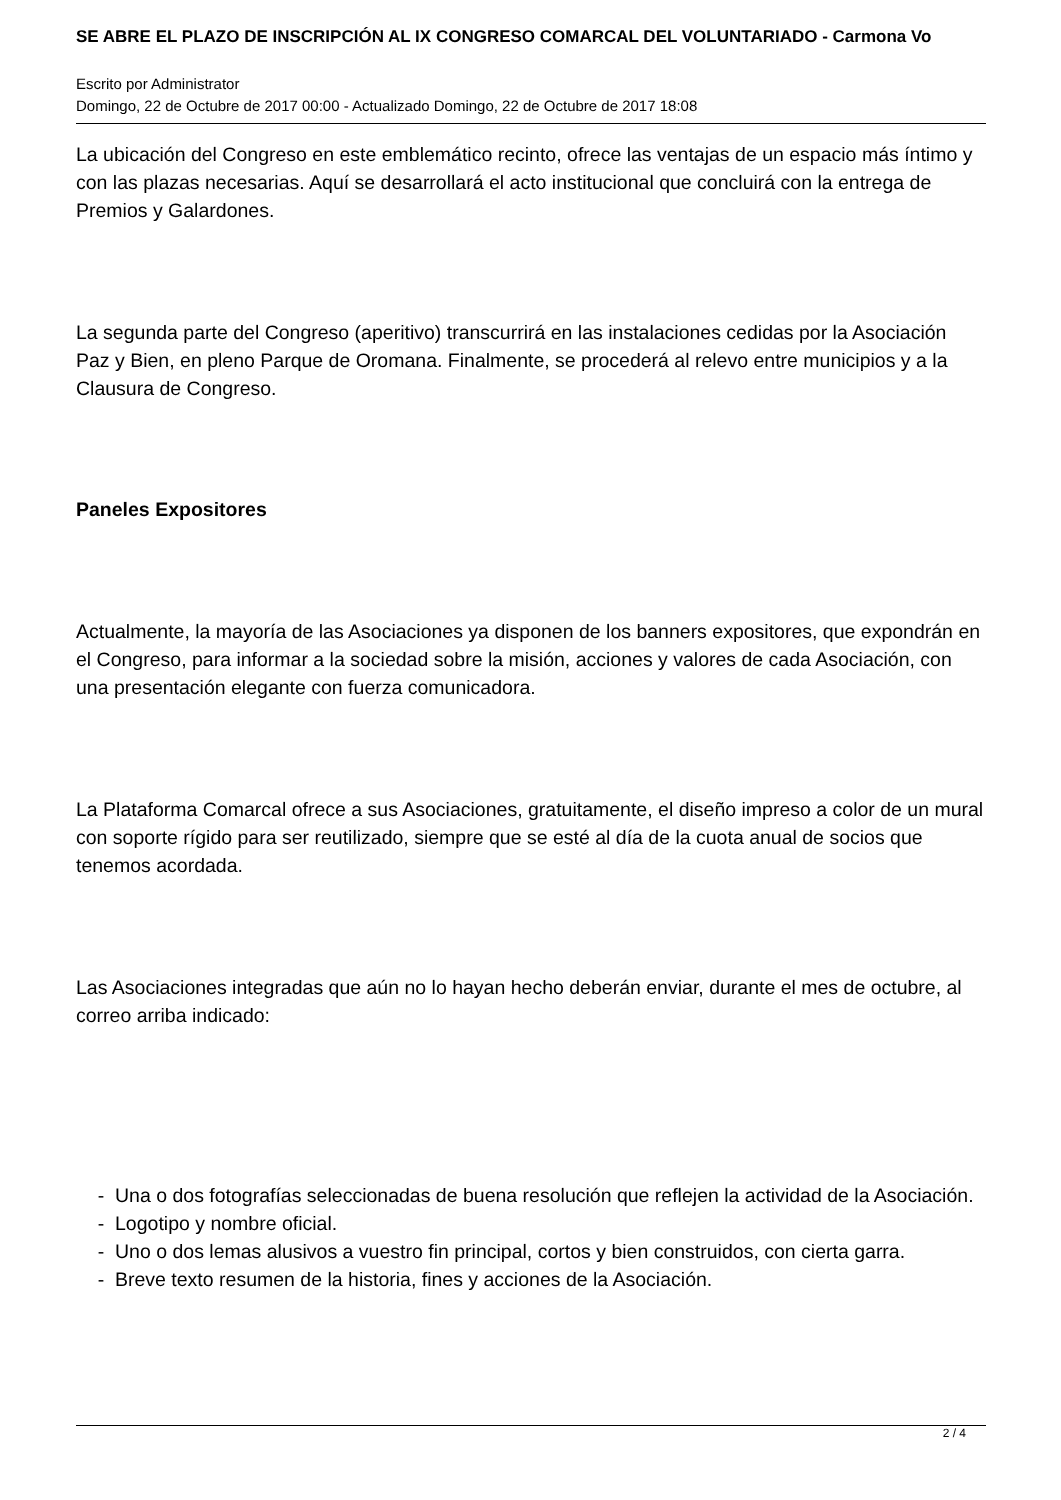SE ABRE EL PLAZO DE INSCRIPCIÓN AL IX CONGRESO COMARCAL DEL VOLUNTARIADO - Carmona Vo
Escrito por Administrator
Domingo, 22 de Octubre de 2017 00:00 - Actualizado Domingo, 22 de Octubre de 2017 18:08
La ubicación del Congreso en este emblemático recinto, ofrece las ventajas de un espacio más íntimo y con las plazas necesarias. Aquí se desarrollará el acto institucional que concluirá con la entrega de Premios y Galardones.
La segunda parte del Congreso (aperitivo) transcurrirá en las instalaciones cedidas por la Asociación Paz y Bien, en pleno Parque de Oromana. Finalmente, se procederá al relevo entre municipios y a la Clausura de Congreso.
Paneles Expositores
Actualmente, la mayoría de las Asociaciones ya disponen de los banners expositores, que expondrán en el Congreso, para informar a la sociedad sobre la misión, acciones y valores de cada Asociación, con una presentación elegante con fuerza comunicadora.
La Plataforma Comarcal ofrece a sus Asociaciones, gratuitamente, el diseño impreso a color de un mural con soporte rígido para ser reutilizado, siempre que se esté al día de la cuota anual de socios que tenemos acordada.
Las Asociaciones integradas que aún no lo hayan hecho deberán enviar, durante el mes de octubre, al correo arriba indicado:
- Una o dos fotografías seleccionadas de buena resolución que reflejen la actividad de la Asociación.
- Logotipo y nombre oficial.
- Uno o dos lemas alusivos a vuestro fin principal, cortos y bien construidos, con cierta garra.
- Breve texto resumen de la historia, fines y acciones de la Asociación.
2 / 4